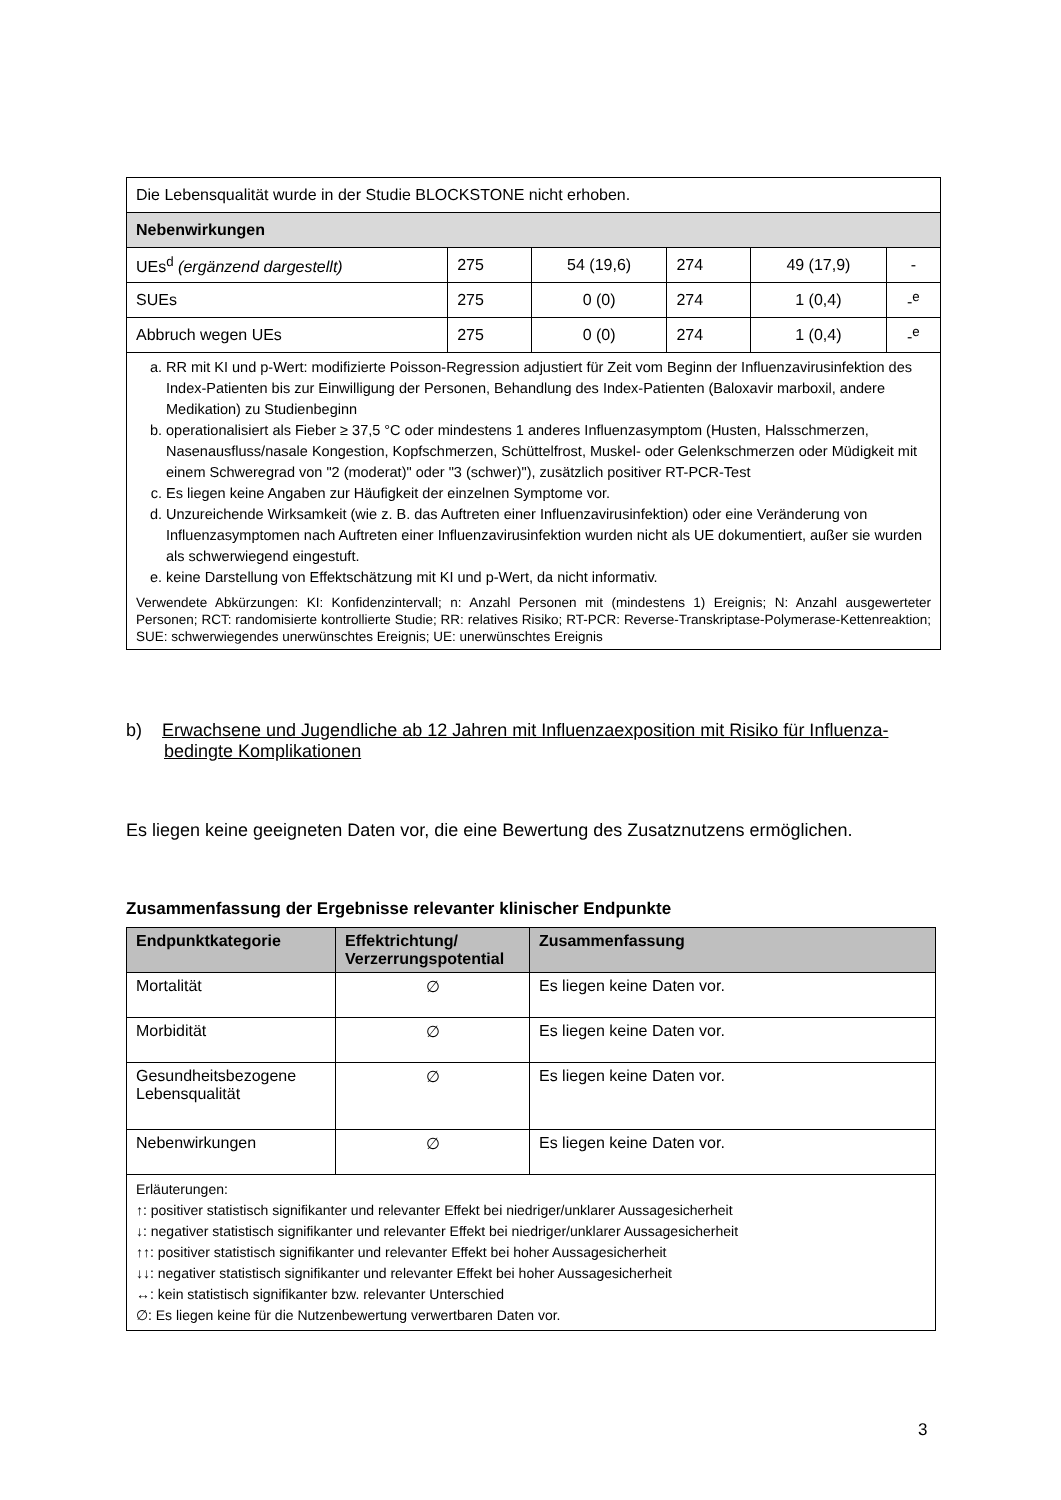| Die Lebensqualität wurde in der Studie BLOCKSTONE nicht erhoben. | | | | | |
| Nebenwirkungen | | | | | |
| UEs<sup>d</sup> (ergänzend dargestellt) | 275 | 54 (19,6) | 274 | 49 (17,9) | - |
| SUEs | 275 | 0 (0) | 274 | 1 (0,4) | -<sup>e</sup> |
| Abbruch wegen UEs | 275 | 0 (0) | 274 | 1 (0,4) | -<sup>e</sup> |
| a. RR mit KI und p-Wert: modifizierte Poisson-Regression adjustiert für Zeit vom Beginn der Influenzavirusinfektion des Index-Patienten bis zur Einwilligung der Personen, Behandlung des Index-Patienten (Baloxavir marboxil, andere Medikation) zu Studienbeginn b. operationalisiert als Fieber ≥ 37,5 °C oder mindestens 1 anderes Influenzasymptom (Husten, Halsschmerzen, Nasenausfluss/nasale Kongestion, Kopfschmerzen, Schüttelfrost, Muskel- oder Gelenkschmerzen oder Müdigkeit mit einem Schweregrad von "2 (moderat)" oder "3 (schwer)"), zusätzlich positiver RT-PCR-Test c. Es liegen keine Angaben zur Häufigkeit der einzelnen Symptome vor. d. Unzureichende Wirksamkeit (wie z. B. das Auftreten einer Influenzavirusinfektion) oder eine Veränderung von Influenzasymptomen nach Auftreten einer Influenzavirusinfektion wurden nicht als UE dokumentiert, außer sie wurden als schwerwiegend eingestuft. e. keine Darstellung von Effektschätzung mit KI und p-Wert, da nicht informativ. Verwendete Abkürzungen: KI: Konfidenzintervall; n: Anzahl Personen mit (mindestens 1) Ereignis; N: Anzahl ausgewerteter Personen; RCT: randomisierte kontrollierte Studie; RR: relatives Risiko; RT-PCR: Reverse-Transkriptase-Polymerase-Kettenreaktion; SUE: schwerwiegendes unerwünschtes Ereignis; UE: unerwünschtes Ereignis | | | | | |
b) Erwachsene und Jugendliche ab 12 Jahren mit Influenzaexposition mit Risiko für Influenza-bedingte Komplikationen
Es liegen keine geeigneten Daten vor, die eine Bewertung des Zusatznutzens ermöglichen.
Zusammenfassung der Ergebnisse relevanter klinischer Endpunkte
| Endpunktkategorie | Effektrichtung/ Verzerrungspotential | Zusammenfassung |
| --- | --- | --- |
| Mortalität | ∅ | Es liegen keine Daten vor. |
| Morbidität | ∅ | Es liegen keine Daten vor. |
| Gesundheitsbezogene Lebensqualität | ∅ | Es liegen keine Daten vor. |
| Nebenwirkungen | ∅ | Es liegen keine Daten vor. |
| Erläuterungen: ↑: positiver statistisch signifikanter und relevanter Effekt bei niedriger/unklarer Aussagesicherheit ↓: negativer statistisch signifikanter und relevanter Effekt bei niedriger/unklarer Aussagesicherheit ↑↑: positiver statistisch signifikanter und relevanter Effekt bei hoher Aussagesicherheit ↓↓: negativer statistisch signifikanter und relevanter Effekt bei hoher Aussagesicherheit ↔: kein statistisch signifikanter bzw. relevanter Unterschied ∅: Es liegen keine für die Nutzenbewertung verwertbaren Daten vor. | | |
3